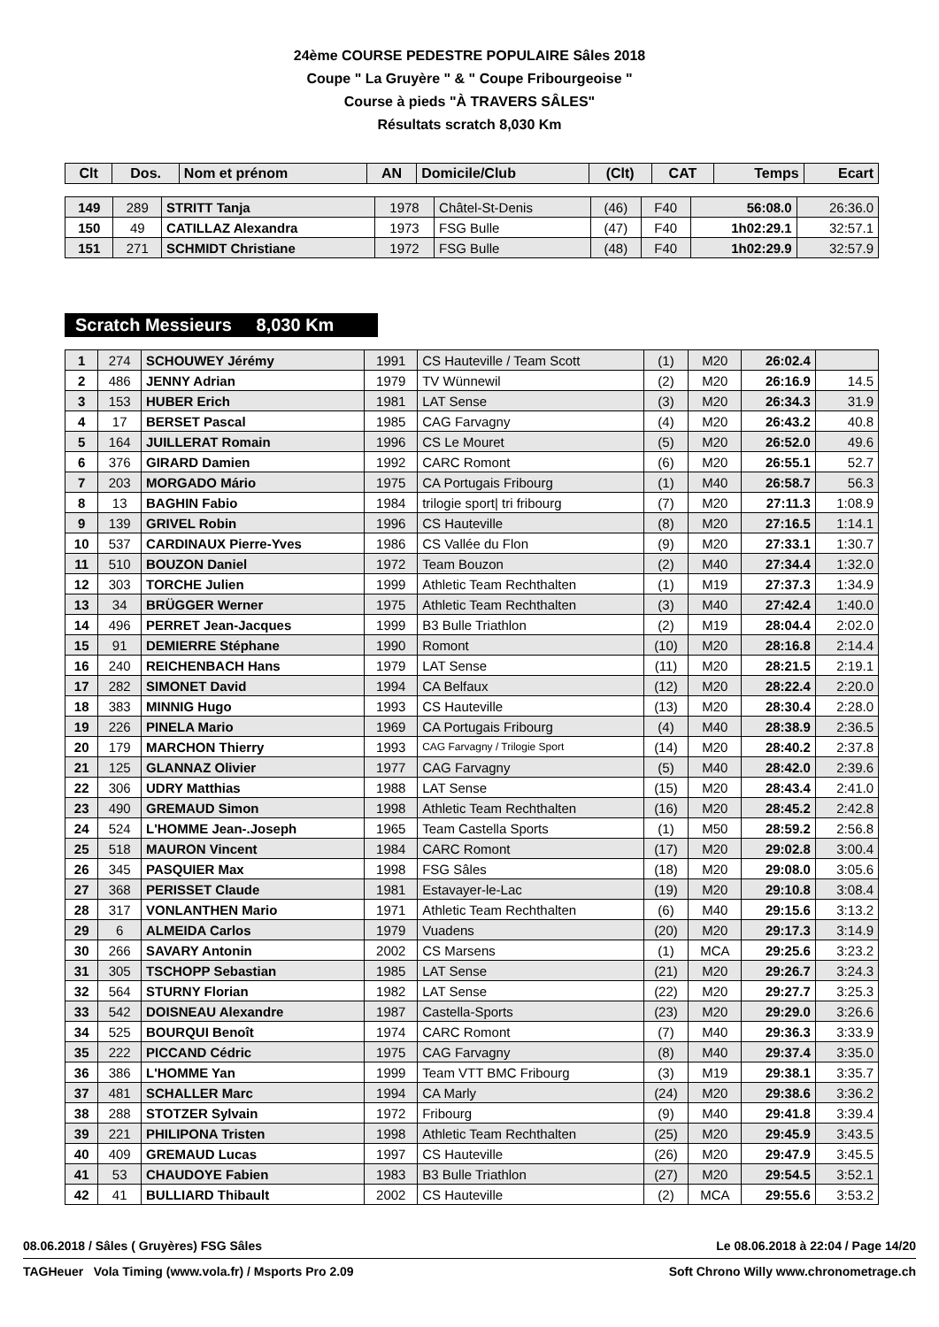24ème COURSE PEDESTRE POPULAIRE Sâles 2018
Coupe " La Gruyère " & " Coupe Fribourgeoise "
Course à pieds "À TRAVERS SÂLES"
Résultats scratch 8,030 Km
| Clt | Dos. | Nom et prénom | AN | Domicile/Club | (Clt) | CAT | Temps | Ecart |
| --- | --- | --- | --- | --- | --- | --- | --- | --- |
| 149 | 289 | STRITT Tanja | 1978 | Châtel-St-Denis | (46) | F40 | 56:08.0 | 26:36.0 |
| 150 | 49 | CATILLAZ Alexandra | 1973 | FSG Bulle | (47) | F40 | 1h02:29.1 | 32:57.1 |
| 151 | 271 | SCHMIDT Christiane | 1972 | FSG Bulle | (48) | F40 | 1h02:29.9 | 32:57.9 |
Scratch Messieurs 8,030 Km
| 1 | 274 | SCHOUWEY Jérémy | 1991 | CS Hauteville / Team Scott | (1) | M20 | 26:02.4 | |
| 2 | 486 | JENNY Adrian | 1979 | TV Wünnewil | (2) | M20 | 26:16.9 | 14.5 |
| 3 | 153 | HUBER Erich | 1981 | LAT Sense | (3) | M20 | 26:34.3 | 31.9 |
| 4 | 17 | BERSET Pascal | 1985 | CAG Farvagny | (4) | M20 | 26:43.2 | 40.8 |
| 5 | 164 | JUILLERAT Romain | 1996 | CS Le Mouret | (5) | M20 | 26:52.0 | 49.6 |
| 6 | 376 | GIRARD Damien | 1992 | CARC Romont | (6) | M20 | 26:55.1 | 52.7 |
| 7 | 203 | MORGADO Mário | 1975 | CA Portugais Fribourg | (1) | M40 | 26:58.7 | 56.3 |
| 8 | 13 | BAGHIN Fabio | 1984 | trilogie sport/ tri fribourg | (7) | M20 | 27:11.3 | 1:08.9 |
| 9 | 139 | GRIVEL Robin | 1996 | CS Hauteville | (8) | M20 | 27:16.5 | 1:14.1 |
| 10 | 537 | CARDINAUX Pierre-Yves | 1986 | CS Vallée du Flon | (9) | M20 | 27:33.1 | 1:30.7 |
| 11 | 510 | BOUZON Daniel | 1972 | Team Bouzon | (2) | M40 | 27:34.4 | 1:32.0 |
| 12 | 303 | TORCHE Julien | 1999 | Athletic Team Rechthalten | (1) | M19 | 27:37.3 | 1:34.9 |
| 13 | 34 | BRÜGGER Werner | 1975 | Athletic Team Rechthalten | (3) | M40 | 27:42.4 | 1:40.0 |
| 14 | 496 | PERRET Jean-Jacques | 1999 | B3 Bulle Triathlon | (2) | M19 | 28:04.4 | 2:02.0 |
| 15 | 91 | DEMIERRE Stéphane | 1990 | Romont | (10) | M20 | 28:16.8 | 2:14.4 |
| 16 | 240 | REICHENBACH Hans | 1979 | LAT Sense | (11) | M20 | 28:21.5 | 2:19.1 |
| 17 | 282 | SIMONET David | 1994 | CA Belfaux | (12) | M20 | 28:22.4 | 2:20.0 |
| 18 | 383 | MINNIG Hugo | 1993 | CS Hauteville | (13) | M20 | 28:30.4 | 2:28.0 |
| 19 | 226 | PINELA Mario | 1969 | CA Portugais Fribourg | (4) | M40 | 28:38.9 | 2:36.5 |
| 20 | 179 | MARCHON Thierry | 1993 | CAG Farvagny / Trilogie Sport | (14) | M20 | 28:40.2 | 2:37.8 |
| 21 | 125 | GLANNAZ Olivier | 1977 | CAG Farvagny | (5) | M40 | 28:42.0 | 2:39.6 |
| 22 | 306 | UDRY Matthias | 1988 | LAT Sense | (15) | M20 | 28:43.4 | 2:41.0 |
| 23 | 490 | GREMAUD Simon | 1998 | Athletic Team Rechthalten | (16) | M20 | 28:45.2 | 2:42.8 |
| 24 | 524 | L'HOMME Jean-.Joseph | 1965 | Team Castella Sports | (1) | M50 | 28:59.2 | 2:56.8 |
| 25 | 518 | MAURON Vincent | 1984 | CARC Romont | (17) | M20 | 29:02.8 | 3:00.4 |
| 26 | 345 | PASQUIER Max | 1998 | FSG Sâles | (18) | M20 | 29:08.0 | 3:05.6 |
| 27 | 368 | PERISSET Claude | 1981 | Estavayer-le-Lac | (19) | M20 | 29:10.8 | 3:08.4 |
| 28 | 317 | VONLANTHEN Mario | 1971 | Athletic Team Rechthalten | (6) | M40 | 29:15.6 | 3:13.2 |
| 29 | 6 | ALMEIDA Carlos | 1979 | Vuadens | (20) | M20 | 29:17.3 | 3:14.9 |
| 30 | 266 | SAVARY Antonin | 2002 | CS Marsens | (1) | MCA | 29:25.6 | 3:23.2 |
| 31 | 305 | TSCHOPP Sebastian | 1985 | LAT Sense | (21) | M20 | 29:26.7 | 3:24.3 |
| 32 | 564 | STURNY Florian | 1982 | LAT Sense | (22) | M20 | 29:27.7 | 3:25.3 |
| 33 | 542 | DOISNEAU Alexandre | 1987 | Castella-Sports | (23) | M20 | 29:29.0 | 3:26.6 |
| 34 | 525 | BOURQUI Benoît | 1974 | CARC Romont | (7) | M40 | 29:36.3 | 3:33.9 |
| 35 | 222 | PICCAND Cédric | 1975 | CAG Farvagny | (8) | M40 | 29:37.4 | 3:35.0 |
| 36 | 386 | L'HOMME Yan | 1999 | Team VTT BMC Fribourg | (3) | M19 | 29:38.1 | 3:35.7 |
| 37 | 481 | SCHALLER Marc | 1994 | CA Marly | (24) | M20 | 29:38.6 | 3:36.2 |
| 38 | 288 | STOTZER Sylvain | 1972 | Fribourg | (9) | M40 | 29:41.8 | 3:39.4 |
| 39 | 221 | PHILIPONA Tristen | 1998 | Athletic Team Rechthalten | (25) | M20 | 29:45.9 | 3:43.5 |
| 40 | 409 | GREMAUD Lucas | 1997 | CS Hauteville | (26) | M20 | 29:47.9 | 3:45.5 |
| 41 | 53 | CHAUDOYE Fabien | 1983 | B3 Bulle Triathlon | (27) | M20 | 29:54.5 | 3:52.1 |
| 42 | 41 | BULLIARD Thibault | 2002 | CS Hauteville | (2) | MCA | 29:55.6 | 3:53.2 |
08.06.2018 / Sâles ( Gruyères) FSG Sâles Le 08.06.2018 à 22:04 / Page 14/20
TAGHeuer Vola Timing (www.vola.fr) / Msports Pro 2.09 Soft Chrono Willy www.chronometrage.ch